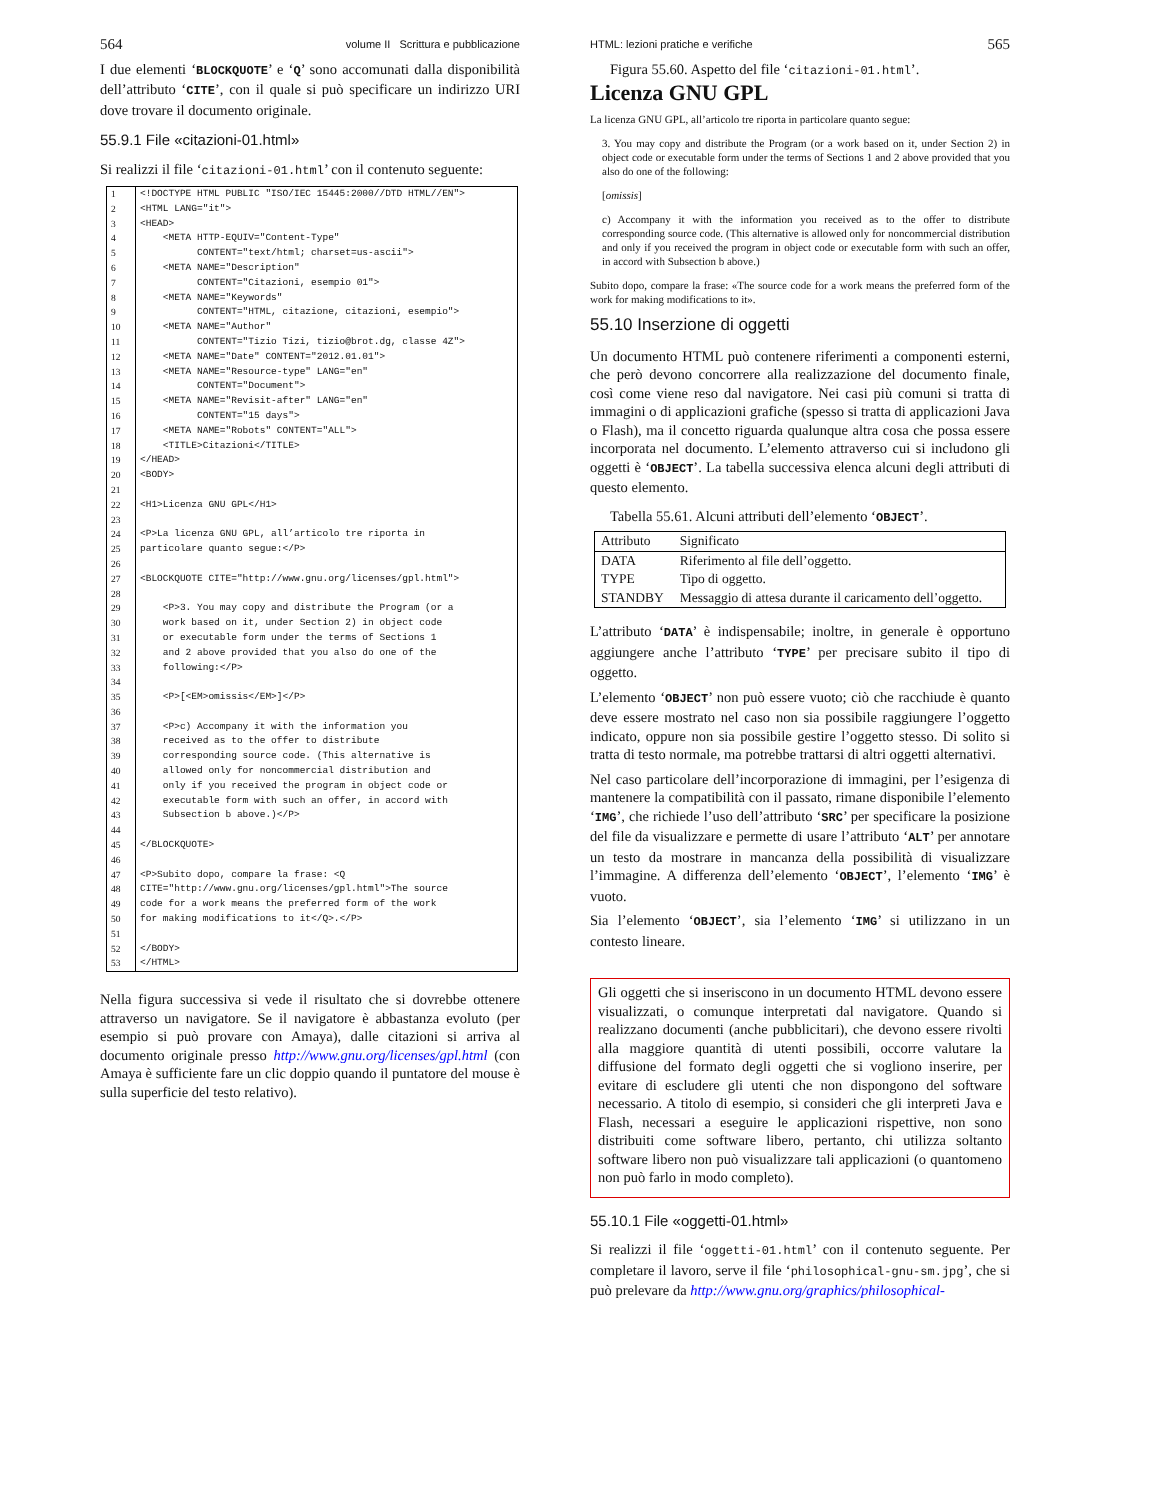564 volume II Scrittura e pubblicazione
I due elementi ‘BLOCKQUOTE’ e ‘Q’ sono accomunati dalla disponibilità dell’attributo ‘CITE’, con il quale si può specificare un indirizzo URI dove trovare il documento originale.
55.9.1 File «citazioni-01.html»
Si realizzi il file ‘citazioni-01.html’ con il contenuto seguente:
| 1 | <!DOCTYPE HTML PUBLIC "ISO/IEC 15445:2000//DTD HTML//EN"> |
| 2 | <HTML LANG="it"> |
| 3 | <HEAD> |
| 4 | <META HTTP-EQUIV="Content-Type" |
| 5 | CONTENT="text/html; charset=us-ascii"> |
| 6 | <META NAME="Description" |
| 7 | CONTENT="Citazioni, esempio 01"> |
| 8 | <META NAME="Keywords" |
| 9 | CONTENT="HTML, citazione, citazioni, esempio"> |
| 10 | <META NAME="Author" |
| 11 | CONTENT="Tizio Tizi, tizio@brot.dg, classe 4Z"> |
| 12 | <META NAME="Date" CONTENT="2012.01.01"> |
| 13 | <META NAME="Resource-type" LANG="en" |
| 14 | CONTENT="Document"> |
| 15 | <META NAME="Revisit-after" LANG="en" |
| 16 | CONTENT="15 days"> |
| 17 | <META NAME="Robots" CONTENT="ALL"> |
| 18 | <TITLE>Citazioni</TITLE> |
| 19 | </HEAD> |
| 20 | <BODY> |
| 21 | |
| 22 | <H1>Licenza GNU GPL</H1> |
| 23 | |
| 24 | <P>La licenza GNU GPL, all’articolo tre riporta in |
| 25 | particolare quanto segue:</P> |
| 26 | |
| 27 | <BLOCKQUOTE CITE="http://www.gnu.org/licenses/gpl.html"> |
| 28 | |
| 29 | <P>3. You may copy and distribute the Program (or a |
| 30 | work based on it, under Section 2) in object code |
| 31 | or executable form under the terms of Sections 1 |
| 32 | and 2 above provided that you also do one of the |
| 33 | following:</P> |
| 34 | |
| 35 | <P>[<EM>omissis</EM>]</P> |
| 36 | |
| 37 | <P>c) Accompany it with the information you |
| 38 | received as to the offer to distribute |
| 39 | corresponding source code. (This alternative is |
| 40 | allowed only for noncommercial distribution and |
| 41 | only if you received the program in object code or |
| 42 | executable form with such an offer, in accord with |
| 43 | Subsection b above.)</P> |
| 44 | |
| 45 | </BLOCKQUOTE> |
| 46 | |
| 47 | <P>Subito dopo, compare la frase: <Q |
| 48 | CITE="http://www.gnu.org/licenses/gpl.html">The source |
| 49 | code for a work means the preferred form of the work |
| 50 | for making modifications to it</Q>.</P> |
| 51 | |
| 52 | </BODY> |
| 53 | </HTML> |
Nella figura successiva si vede il risultato che si dovrebbe ottenere attraverso un navigatore. Se il navigatore è abbastanza evoluto (per esempio si può provare con Amaya), dalle citazioni si arriva al documento originale presso http://www.gnu.org/licenses/gpl.html (con Amaya è sufficiente fare un clic doppio quando il puntatore del mouse è sulla superficie del testo relativo).
HTML: lezioni pratiche e verifiche 565
Figura 55.60. Aspetto del file ‘citazioni-01.html’.
Licenza GNU GPL
La licenza GNU GPL, all’articolo tre riporta in particolare quanto segue:
3. You may copy and distribute the Program (or a work based on it, under Section 2) in object code or executable form under the terms of Sections 1 and 2 above provided that you also do one of the following:
[omissis]
c) Accompany it with the information you received as to the offer to distribute corresponding source code. (This alternative is allowed only for noncommercial distribution and only if you received the program in object code or executable form with such an offer, in accord with Subsection b above.)
Subito dopo, compare la frase: «The source code for a work means the preferred form of the work for making modifications to it».
55.10 Inserzione di oggetti
Un documento HTML può contenere riferimenti a componenti esterni, che però devono concorrere alla realizzazione del documento finale, così come viene reso dal navigatore. Nei casi più comuni si tratta di immagini o di applicazioni grafiche (spesso si tratta di applicazioni Java o Flash), ma il concetto riguarda qualunque altra cosa che possa essere incorporata nel documento. L’elemento attraverso cui si includono gli oggetti è ‘OBJECT’. La tabella successiva elenca alcuni degli attributi di questo elemento.
Tabella 55.61. Alcuni attributi dell’elemento ‘OBJECT’.
| Attributo | Significato |
| --- | --- |
| DATA | Riferimento al file dell’oggetto. |
| TYPE | Tipo di oggetto. |
| STANDBY | Messaggio di attesa durante il caricamento dell’oggetto. |
L’attributo ‘DATA’ è indispensabile; inoltre, in generale è opportuno aggiungere anche l’attributo ‘TYPE’ per precisare subito il tipo di oggetto.
L’elemento ‘OBJECT’ non può essere vuoto; ciò che racchiude è quanto deve essere mostrato nel caso non sia possibile raggiungere l’oggetto indicato, oppure non sia possibile gestire l’oggetto stesso. Di solito si tratta di testo normale, ma potrebbe trattarsi di altri oggetti alternativi.
Nel caso particolare dell’incorporazione di immagini, per l’esigenza di mantenere la compatibilità con il passato, rimane disponibile l’elemento ‘IMG’, che richiede l’uso dell’attributo ‘SRC’ per specificare la posizione del file da visualizzare e permette di usare l’attributo ‘ALT’ per annotare un testo da mostrare in mancanza della possibilità di visualizzare l’immagine. A differenza dell’elemento ‘OBJECT’, l’elemento ‘IMG’ è vuoto.
Sia l’elemento ‘OBJECT’, sia l’elemento ‘IMG’ si utilizzano in un contesto lineare.
Gli oggetti che si inseriscono in un documento HTML devono essere visualizzati, o comunque interpretati dal navigatore. Quando si realizzano documenti (anche pubblicitari), che devono essere rivolti alla maggiore quantità di utenti possibili, occorre valutare la diffusione del formato degli oggetti che si vogliono inserire, per evitare di escludere gli utenti che non dispongono del software necessario. A titolo di esempio, si consideri che gli interpreti Java e Flash, necessari a eseguire le applicazioni rispettive, non sono distribuiti come software libero, pertanto, chi utilizza soltanto software libero non può visualizzare tali applicazioni (o quantomeno non può farlo in modo completo).
55.10.1 File «oggetti-01.html»
Si realizzi il file ‘oggetti-01.html’ con il contenuto seguente. Per completare il lavoro, serve il file ‘philosophical-gnu-sm.jpg’, che si può prelevare da http://www.gnu.org/graphics/philosophical-